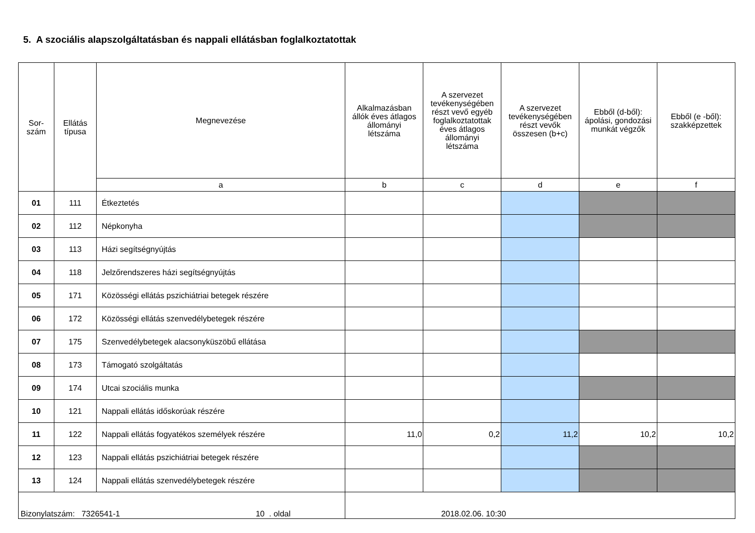5. A szociális alapszolgáltatásban és nappali ellátásban foglalkoztatottak
| Sor- szám | Ellátás típusa | Megnevezése | Alkalmazásban állók éves átlagos állományi létszáma | A szervezet tevékenységében részt vevő egyéb foglalkoztatottak éves átlagos állományi létszáma | A szervezet tevékenységében részt vevők összesen (b+c) | Ebből (d-ből): ápolási, gondozási munkát végzők | Ebből (e -ből): szakképzettek |
| --- | --- | --- | --- | --- | --- | --- | --- |
| | | a | b | c | d | e | f |
| 01 | 111 | Étkeztetés | | | | | |
| 02 | 112 | Népkonyha | | | | | |
| 03 | 113 | Házi segítségnyújtás | | | | | |
| 04 | 118 | Jelzőrendszeres házi segítségnyújtás | | | | | |
| 05 | 171 | Közösségi ellátás pszichiátriai betegek részére | | | | | |
| 06 | 172 | Közösségi ellátás szenvedélybetegek részére | | | | | |
| 07 | 175 | Szenvedélybetegek alacsonyküszöbű ellátása | | | | | |
| 08 | 173 | Támogató szolgáltatás | | | | | |
| 09 | 174 | Utcai szociális munka | | | | | |
| 10 | 121 | Nappali ellátás időskorúak részére | | | | | |
| 11 | 122 | Nappali ellátás fogyatékos személyek részére | 11,0 | 0,2 | 11,2 | 10,2 | 10,2 |
| 12 | 123 | Nappali ellátás pszichiátriai betegek részére | | | | | |
| 13 | 124 | Nappali ellátás szenvedélybetegek részére | | | | | |
| Bizonylatszám: 7326541-1 10 . oldal | | | 2018.02.06. 10:30 | | | | |